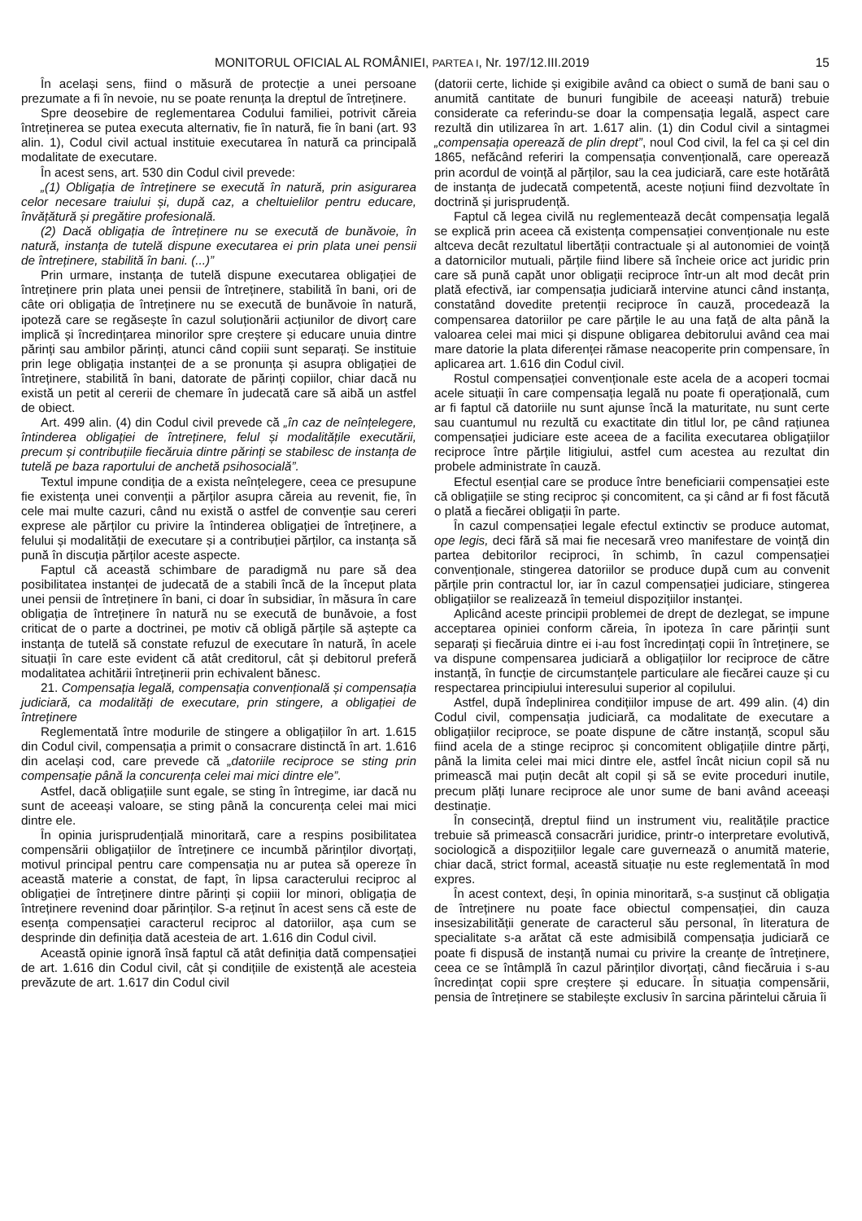MONITORUL OFICIAL AL ROMÂNIEI, PARTEA I, Nr. 197/12.III.2019 15
În același sens, fiind o măsură de protecție a unei persoane prezumate a fi în nevoie, nu se poate renunța la dreptul de întreținere.
Spre deosebire de reglementarea Codului familiei, potrivit căreia întreținerea se putea executa alternativ, fie în natură, fie în bani (art. 93 alin. 1), Codul civil actual instituie executarea în natură ca principală modalitate de executare.
În acest sens, art. 530 din Codul civil prevede:
„(1) Obligația de întreținere se execută în natură, prin asigurarea celor necesare traiului și, după caz, a cheltuielilor pentru educare, învățătură și pregătire profesională.
(2) Dacă obligația de întreținere nu se execută de bunăvoie, în natură, instanța de tutelă dispune executarea ei prin plata unei pensii de întreținere, stabilită în bani. (...)”
Prin urmare, instanța de tutelă dispune executarea obligației de întreținere prin plata unei pensii de întreținere, stabilită în bani, ori de câte ori obligația de întreținere nu se execută de bunăvoie în natură, ipoteză care se regăsește în cazul soluționării acțiunilor de divorț care implică și încredințarea minorilor spre creștere și educare unuia dintre părinți sau ambilor părinți, atunci când copiii sunt separați. Se instituie prin lege obligația instanței de a se pronunța și asupra obligației de întreținere, stabilită în bani, datorate de părinți copiilor, chiar dacă nu există un petit al cererii de chemare în judecată care să aibă un astfel de obiect.
Art. 499 alin. (4) din Codul civil prevede că „în caz de neînțelegere, întinderea obligației de întreținere, felul și modalitățile executării, precum și contribuțiile fiecăruia dintre părinți se stabilesc de instanța de tutelă pe baza raportului de anchetă psihosocială”.
Textul impune condiția de a exista neînțelegere, ceea ce presupune fie existența unei convenții a părților asupra căreia au revenit, fie, în cele mai multe cazuri, când nu există o astfel de convenție sau cereri exprese ale părților cu privire la întinderea obligației de întreținere, a felului și modalității de executare și a contribuției părților, ca instanța să pună în discuția părților aceste aspecte.
Faptul că această schimbare de paradigmă nu pare să dea posibilitatea instanței de judecată de a stabili încă de la început plata unei pensii de întreținere în bani, ci doar în subsidiar, în măsura în care obligația de întreținere în natură nu se execută de bunăvoie, a fost criticat de o parte a doctrinei, pe motiv că obligă părțile să aștepte ca instanța de tutelă să constate refuzul de executare în natură, în acele situații în care este evident că atât creditorul, cât și debitorul preferă modalitatea achitării întreținerii prin echivalent bănesc.
21. Compensația legală, compensația convențională și compensația judiciară, ca modalități de executare, prin stingere, a obligației de întreținere
Reglementată între modurile de stingere a obligațiilor în art. 1.615 din Codul civil, compensația a primit o consacrare distinctă în art. 1.616 din același cod, care prevede că „datoriile reciproce se sting prin compensație până la concurența celei mai mici dintre ele”.
Astfel, dacă obligațiile sunt egale, se sting în întregime, iar dacă nu sunt de aceeași valoare, se sting până la concurența celei mai mici dintre ele.
În opinia jurisprudențială minoritară, care a respins posibilitatea compensării obligațiilor de întreținere ce incumbă părinților divorțați, motivul principal pentru care compensația nu ar putea să opereze în această materie a constat, de fapt, în lipsa caracterului reciproc al obligației de întreținere dintre părinți și copiii lor minori, obligația de întreținere revenind doar părinților. S-a reținut în acest sens că este de esența compensației caracterul reciproc al datoriilor, așa cum se desprinde din definiția dată acesteia de art. 1.616 din Codul civil.
Această opinie ignoră însă faptul că atât definiția dată compensației de art. 1.616 din Codul civil, cât și condițiile de existență ale acesteia prevăzute de art. 1.617 din Codul civil
(datorii certe, lichide și exigibile având ca obiect o sumă de bani sau o anumită cantitate de bunuri fungibile de aceeași natură) trebuie considerate ca referindu-se doar la compensația legală, aspect care rezultă din utilizarea în art. 1.617 alin. (1) din Codul civil a sintagmei „compensația operează de plin drept”, noul Cod civil, la fel ca și cel din 1865, nefăcând referiri la compensația convențională, care operează prin acordul de voință al părților, sau la cea judiciară, care este hotărâtă de instanța de judecată competentă, aceste noțiuni fiind dezvoltate în doctrină și jurisprudență.
Faptul că legea civilă nu reglementează decât compensația legală se explică prin aceea că existența compensației convenționale nu este altceva decât rezultatul libertății contractuale și al autonomiei de voință a datornicilor mutuali, părțile fiind libere să încheie orice act juridic prin care să pună capăt unor obligații reciproce într-un alt mod decât prin plată efectivă, iar compensația judiciară intervine atunci când instanța, constatând dovedite pretenții reciproce în cauză, procedează la compensarea datoriilor pe care părțile le au una față de alta până la valoarea celei mai mici și dispune obligarea debitorului având cea mai mare datorie la plata diferenței rămase neacoperite prin compensare, în aplicarea art. 1.616 din Codul civil.
Rostul compensației convenționale este acela de a acoperi tocmai acele situații în care compensația legală nu poate fi operațională, cum ar fi faptul că datoriile nu sunt ajunse încă la maturitate, nu sunt certe sau cuantumul nu rezultă cu exactitate din titlul lor, pe când rațiunea compensației judiciare este aceea de a facilita executarea obligațiilor reciproce între părțile litigiului, astfel cum acestea au rezultat din probele administrate în cauză.
Efectul esențial care se produce între beneficiarii compensației este că obligațiile se sting reciproc și concomitent, ca și când ar fi fost făcută o plată a fiecărei obligații în parte.
În cazul compensației legale efectul extinctiv se produce automat, ope legis, deci fără să mai fie necesară vreo manifestare de voință din partea debitorilor reciproci, în schimb, în cazul compensației convenționale, stingerea datoriilor se produce după cum au convenit părțile prin contractul lor, iar în cazul compensației judiciare, stingerea obligațiilor se realizează în temeiul dispozițiilor instanței.
Aplicând aceste principii problemei de drept de dezlegat, se impune acceptarea opiniei conform căreia, în ipoteza în care părinții sunt separați și fiecăruia dintre ei i-au fost încredințați copii în întreținere, se va dispune compensarea judiciară a obligațiilor lor reciproce de către instanță, în funcție de circumstanțele particulare ale fiecărei cauze și cu respectarea principiului interesului superior al copilului.
Astfel, după îndeplinirea condițiilor impuse de art. 499 alin. (4) din Codul civil, compensația judiciară, ca modalitate de executare a obligațiilor reciproce, se poate dispune de către instanță, scopul său fiind acela de a stinge reciproc și concomitent obligațiile dintre părți, până la limita celei mai mici dintre ele, astfel încât niciun copil să nu primească mai puțin decât alt copil și să se evite proceduri inutile, precum plăți lunare reciproce ale unor sume de bani având aceeași destinație.
În consecință, dreptul fiind un instrument viu, realitățile practice trebuie să primească consacrări juridice, printr-o interpretare evolutivă, sociologică a dispozițiilor legale care guvernează o anumită materie, chiar dacă, strict formal, această situație nu este reglementată în mod expres.
În acest context, deși, în opinia minoritară, s-a susținut că obligația de întreținere nu poate face obiectul compensației, din cauza insesizabilității generate de caracterul său personal, în literatura de specialitate s-a arătat că este admisibilă compensația judiciară ce poate fi dispusă de instanță numai cu privire la creanțe de întreținere, ceea ce se întâmplă în cazul părinților divorțați, când fiecăruia i s-au încredințat copii spre creștere și educare. În situația compensării, pensia de întreținere se stabilește exclusiv în sarcina părintelui căruia îi